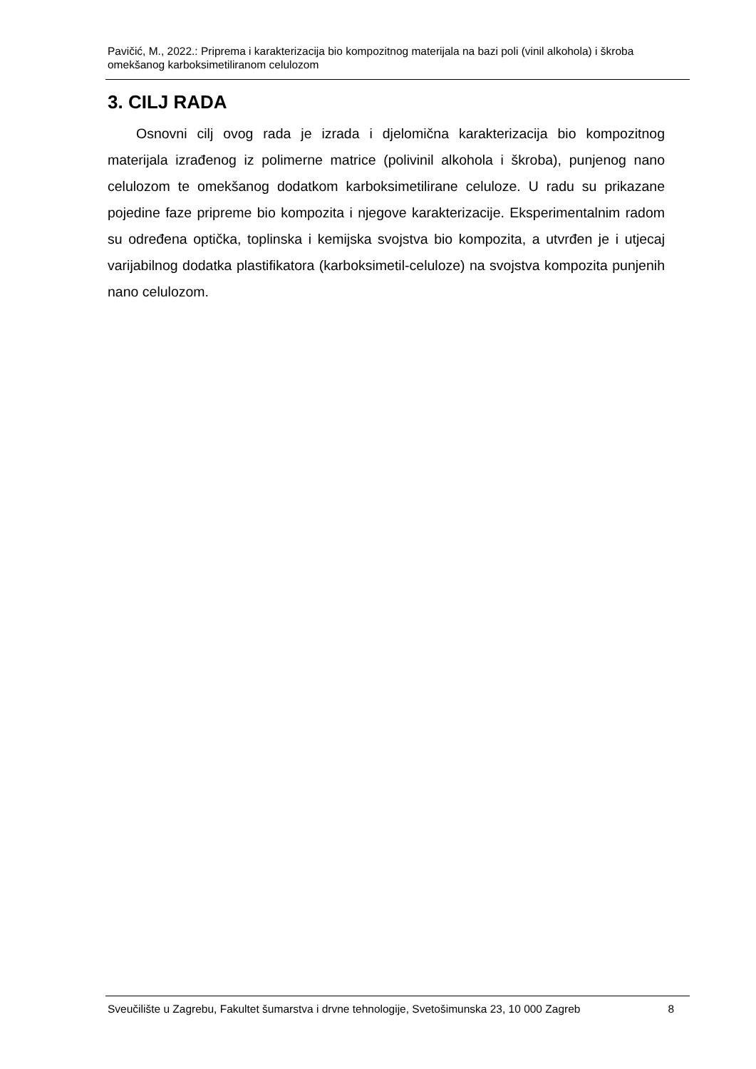Pavičić, M., 2022.: Priprema i karakterizacija bio kompozitnog materijala na bazi poli (vinil alkohola) i škroba omekšanog karboksimetiliranom celulozom
3. CILJ RADA
Osnovni cilj ovog rada je izrada i djelomična karakterizacija bio kompozitnog materijala izrađenog iz polimerne matrice (polivinil alkohola i škroba), punjenog nano celulozom te omekšanog dodatkom karboksimetilirane celuloze. U radu su prikazane pojedine faze pripreme bio kompozita i njegove karakterizacije. Eksperimentalnim radom su određena optička, toplinska i kemijska svojstva bio kompozita, a utvrđen je i utjecaj varijabilnog dodatka plastifikatora (karboksimetil-celuloze) na svojstva kompozita punjenih nano celulozom.
Sveučilište u Zagrebu, Fakultet šumarstva i drvne tehnologije, Svetošimunska 23, 10 000 Zagreb 8